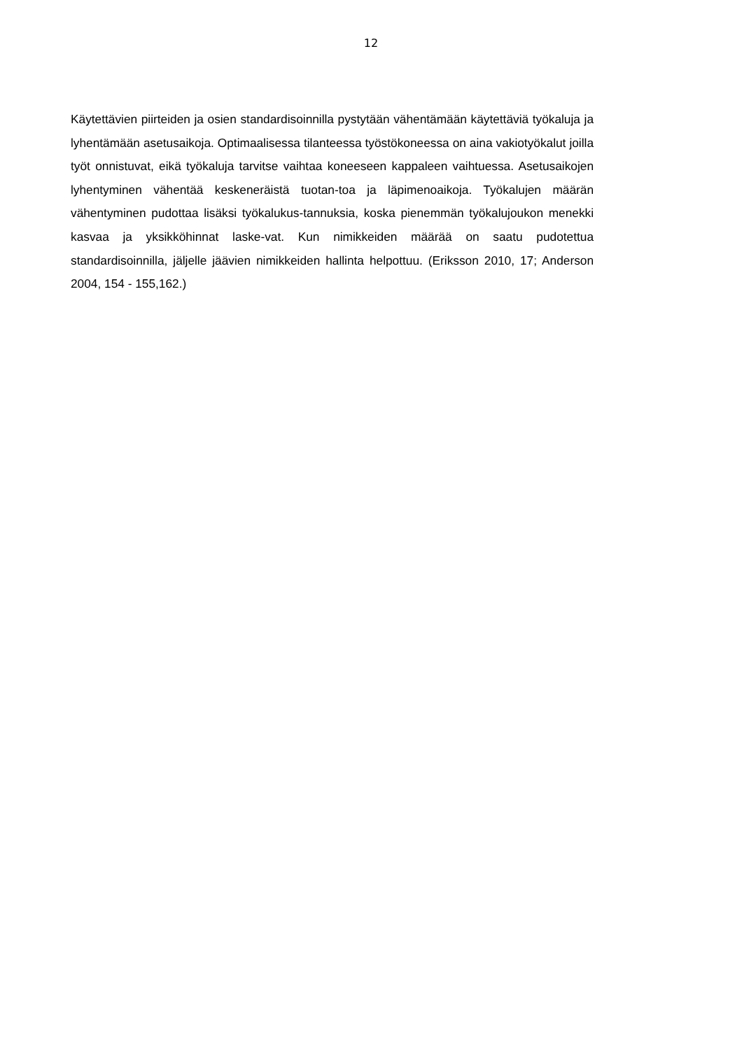12
Käytettävien piirteiden ja osien standardisoinnilla pystytään vähentämään käytettäviä työkaluja ja lyhentämään asetusaikoja. Optimaalisessa tilanteessa työstökoneessa on aina vakiotyökalut joilla työt onnistuvat, eikä työkaluja tarvitse vaihtaa koneeseen kappaleen vaihtuessa. Asetusaikojen lyhentyminen vähentää keskeneräistä tuotan-toa ja läpimenoaikoja. Työkalujen määrän vähentyminen pudottaa lisäksi työkalukus-tannuksia, koska pienemmän työkalujoukon menekki kasvaa ja yksikköhinnat laske-vat. Kun nimikkeiden määrää on saatu pudotettua standardisoinnilla, jäljelle jäävien nimikkeiden hallinta helpottuu. (Eriksson 2010, 17; Anderson 2004, 154 - 155,162.)